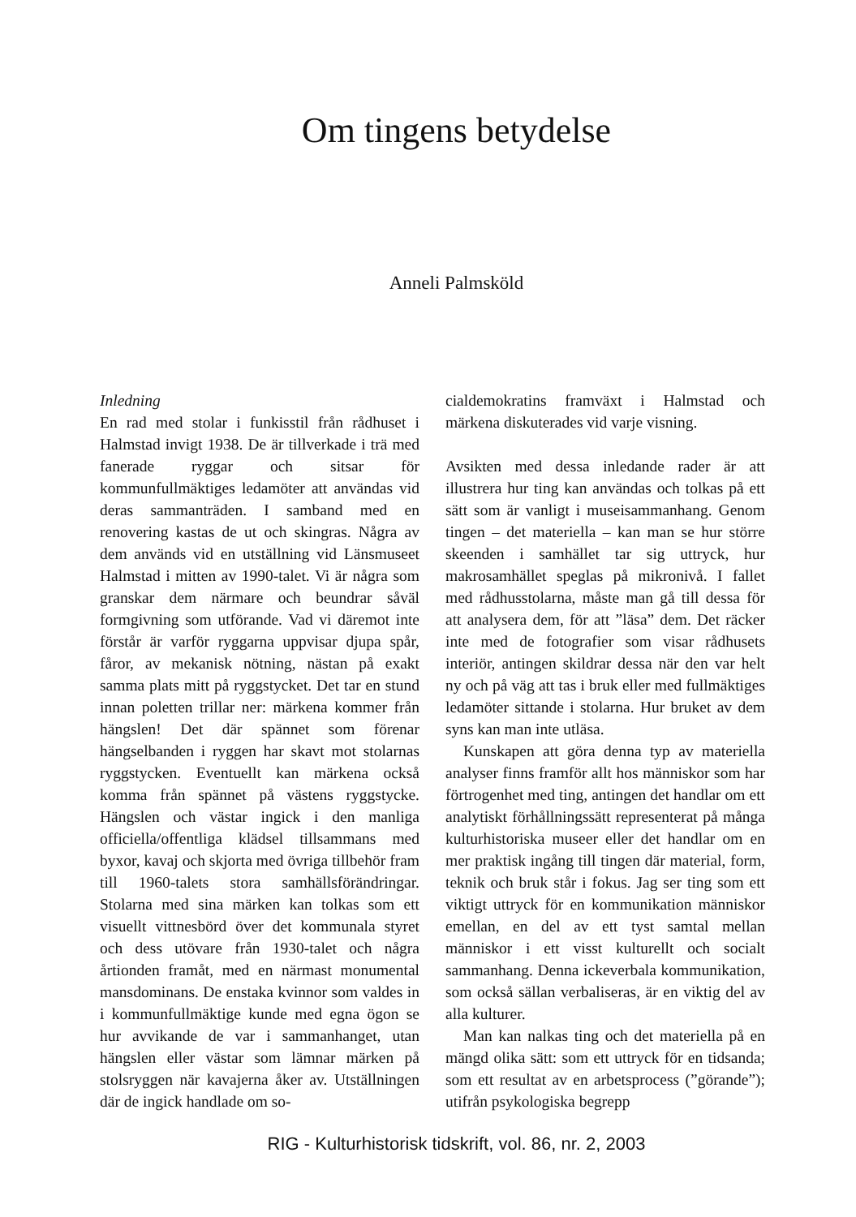Om tingens betydelse
Anneli Palmsköld
Inledning
En rad med stolar i funkisstil från rådhuset i Halmstad invigt 1938. De är tillverkade i trä med fanerade ryggar och sitsar för kommunfullmäktiges ledamöter att användas vid deras sammanträden. I samband med en renovering kastas de ut och skingras. Några av dem används vid en utställning vid Länsmuseet Halmstad i mitten av 1990-talet. Vi är några som granskar dem närmare och beundrar såväl formgivning som utförande. Vad vi däremot inte förstår är varför ryggarna uppvisar djupa spår, fåror, av mekanisk nötning, nästan på exakt samma plats mitt på ryggstycket. Det tar en stund innan poletten trillar ner: märkena kommer från hängslen! Det där spännet som förenar hängselbanden i ryggen har skavt mot stolarnas ryggstycken. Eventuellt kan märkena också komma från spännet på västens ryggstycke. Hängslen och västar ingick i den manliga officiella/offentliga klädsel tillsammans med byxor, kavaj och skjorta med övriga tillbehör fram till 1960-talets stora samhällsförändringar. Stolarna med sina märken kan tolkas som ett visuellt vittnesbörd över det kommunala styret och dess utövare från 1930-talet och några årtionden framåt, med en närmast monumental mansdominans. De enstaka kvinnor som valdes in i kommunfullmäktige kunde med egna ögon se hur avvikande de var i sammanhanget, utan hängslen eller västar som lämnar märken på stolsryggen när kavajerna åker av. Utställningen där de ingick handlade om so-
cialdemokratins framväxt i Halmstad och märkena diskuterades vid varje visning.
Avsikten med dessa inledande rader är att illustrera hur ting kan användas och tolkas på ett sätt som är vanligt i museisammanhang. Genom tingen – det materiella – kan man se hur större skeenden i samhället tar sig uttryck, hur makrosamhället speglas på mikronivå. I fallet med rådhusstolarna, måste man gå till dessa för att analysera dem, för att ”läsa” dem. Det räcker inte med de fotografier som visar rådhusets interiör, antingen skildrar dessa när den var helt ny och på väg att tas i bruk eller med fullmäktiges ledamöter sittande i stolarna. Hur bruket av dem syns kan man inte utläsa.
Kunskapen att göra denna typ av materiella analyser finns framför allt hos människor som har förtrogenhet med ting, antingen det handlar om ett analytiskt förhållningssätt representerat på många kulturhistoriska museer eller det handlar om en mer praktisk ingång till tingen där material, form, teknik och bruk står i fokus. Jag ser ting som ett viktigt uttryck för en kommunikation människor emellan, en del av ett tyst samtal mellan människor i ett visst kulturellt och socialt sammanhang. Denna ickeverbala kommunikation, som också sällan verbaliseras, är en viktig del av alla kulturer.
Man kan nalkas ting och det materiella på en mängd olika sätt: som ett uttryck för en tidsanda; som ett resultat av en arbetsprocess (”görande”); utifrån psykologiska begrepp
RIG - Kulturhistorisk tidskrift, vol. 86, nr. 2, 2003